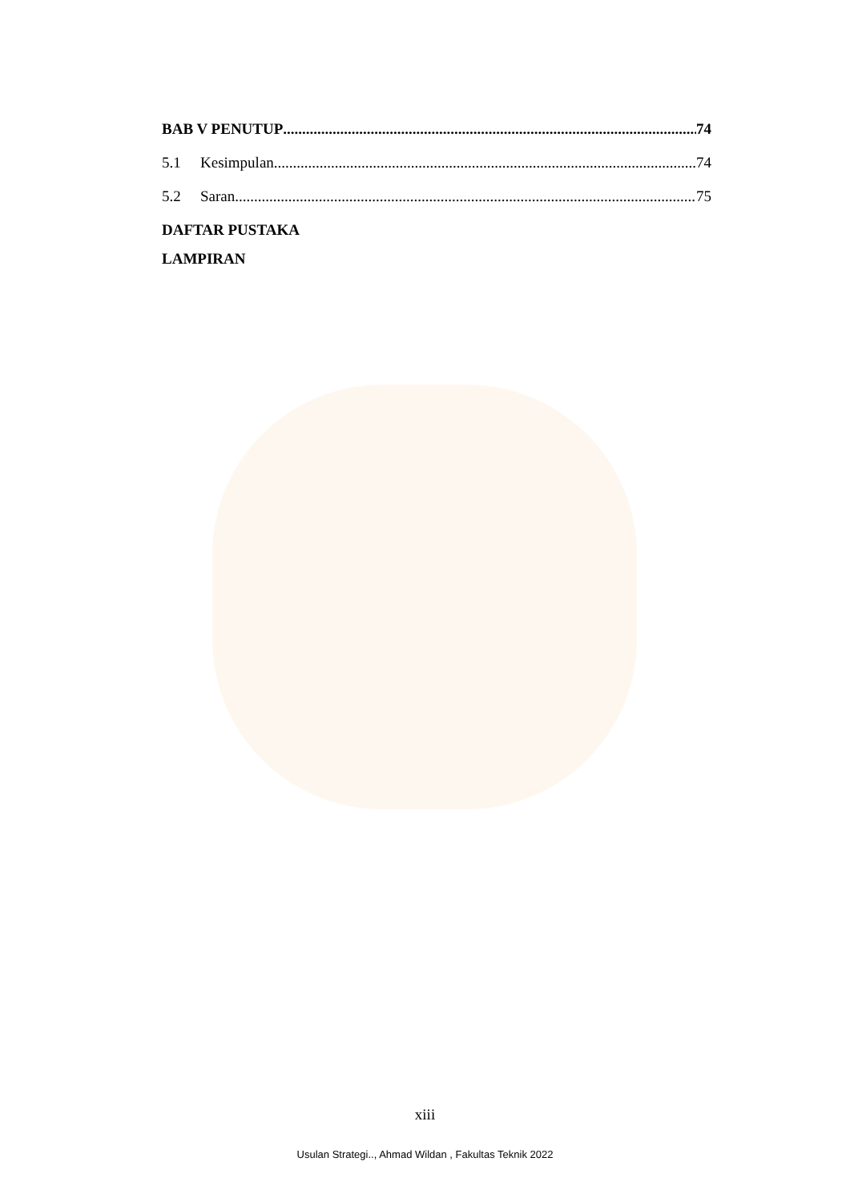BAB V PENUTUP 74
5.1 Kesimpulan 74
5.2 Saran 75
DAFTAR PUSTAKA
LAMPIRAN
xiii
Usulan Strategi.., Ahmad Wildan , Fakultas Teknik 2022